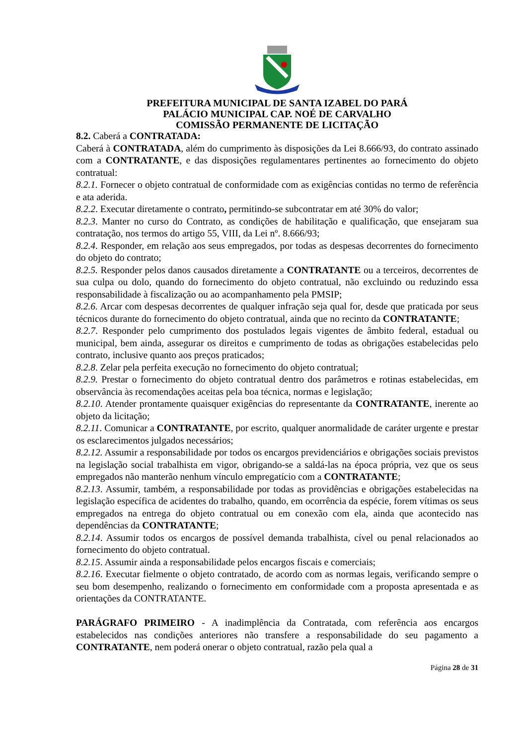PREFEITURA MUNICIPAL DE SANTA IZABEL DO PARÁ
PALÁCIO MUNICIPAL CAP. NOÉ DE CARVALHO
COMISSÃO PERMANENTE DE LICITAÇÃO
8.2. Caberá a CONTRATADA:
Caberá à CONTRATADA, além do cumprimento às disposições da Lei 8.666/93, do contrato assinado com a CONTRATANTE, e das disposições regulamentares pertinentes ao fornecimento do objeto contratual:
8.2.1. Fornecer o objeto contratual de conformidade com as exigências contidas no termo de referência e ata aderida.
8.2.2. Executar diretamente o contrato, permitindo-se subcontratar em até 30% do valor;
8.2.3. Manter no curso do Contrato, as condições de habilitação e qualificação, que ensejaram sua contratação, nos termos do artigo 55, VIII, da Lei nº. 8.666/93;
8.2.4. Responder, em relação aos seus empregados, por todas as despesas decorrentes do fornecimento do objeto do contrato;
8.2.5. Responder pelos danos causados diretamente a CONTRATANTE ou a terceiros, decorrentes de sua culpa ou dolo, quando do fornecimento do objeto contratual, não excluindo ou reduzindo essa responsabilidade à fiscalização ou ao acompanhamento pela PMSIP;
8.2.6. Arcar com despesas decorrentes de qualquer infração seja qual for, desde que praticada por seus técnicos durante do fornecimento do objeto contratual, ainda que no recinto da CONTRATANTE;
8.2.7. Responder pelo cumprimento dos postulados legais vigentes de âmbito federal, estadual ou municipal, bem ainda, assegurar os direitos e cumprimento de todas as obrigações estabelecidas pelo contrato, inclusive quanto aos preços praticados;
8.2.8. Zelar pela perfeita execução no fornecimento do objeto contratual;
8.2.9. Prestar o fornecimento do objeto contratual dentro dos parâmetros e rotinas estabelecidas, em observância às recomendações aceitas pela boa técnica, normas e legislação;
8.2.10. Atender prontamente quaisquer exigências do representante da CONTRATANTE, inerente ao objeto da licitação;
8.2.11. Comunicar a CONTRATANTE, por escrito, qualquer anormalidade de caráter urgente e prestar os esclarecimentos julgados necessários;
8.2.12. Assumir a responsabilidade por todos os encargos previdenciários e obrigações sociais previstos na legislação social trabalhista em vigor, obrigando-se a saldá-las na época própria, vez que os seus empregados não manterão nenhum vínculo empregatício com a CONTRATANTE;
8.2.13. Assumir, também, a responsabilidade por todas as providências e obrigações estabelecidas na legislação específica de acidentes do trabalho, quando, em ocorrência da espécie, forem vítimas os seus empregados na entrega do objeto contratual ou em conexão com ela, ainda que acontecido nas dependências da CONTRATANTE;
8.2.14. Assumir todos os encargos de possível demanda trabalhista, cível ou penal relacionados ao fornecimento do objeto contratual.
8.2.15. Assumir ainda a responsabilidade pelos encargos fiscais e comerciais;
8.2.16. Executar fielmente o objeto contratado, de acordo com as normas legais, verificando sempre o seu bom desempenho, realizando o fornecimento em conformidade com a proposta apresentada e as orientações da CONTRATANTE.
PARÁGRAFO PRIMEIRO - A inadimplência da Contratada, com referência aos encargos estabelecidos nas condições anteriores não transfere a responsabilidade do seu pagamento a CONTRATANTE, nem poderá onerar o objeto contratual, razão pela qual a
Página 28 de 31